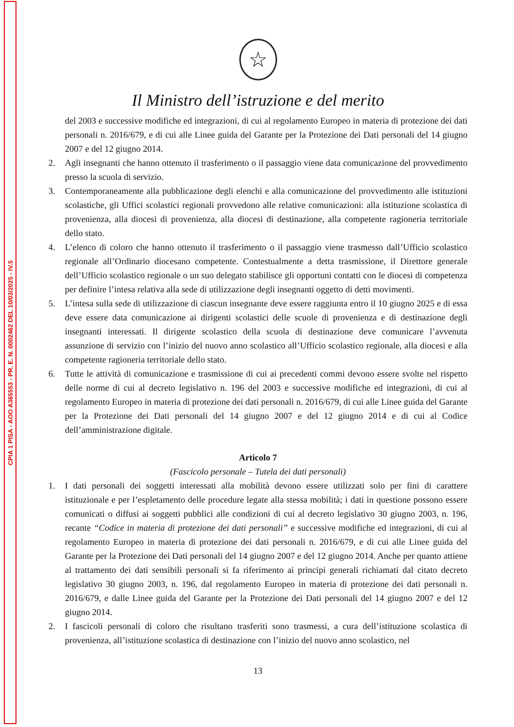CPIA 1 PISA - AOO A365553 - PR. E. N. 0002462 DEL 10/03/2025 - IV.5
☆
Il Ministro dell’istruzione e del merito
del 2003 e successive modifiche ed integrazioni, di cui al regolamento Europeo in materia di protezione dei dati personali n. 2016/679, e di cui alle Linee guida del Garante per la Protezione dei Dati personali del 14 giugno 2007 e del 12 giugno 2014.
2. Agli insegnanti che hanno ottenuto il trasferimento o il passaggio viene data comunicazione del provvedimento presso la scuola di servizio.
3. Contemporaneamente alla pubblicazione degli elenchi e alla comunicazione del provvedimento alle istituzioni scolastiche, gli Uffici scolastici regionali provvedono alle relative comunicazioni: alla istituzione scolastica di provenienza, alla diocesi di provenienza, alla diocesi di destinazione, alla competente ragioneria territoriale dello stato.
4. L’elenco di coloro che hanno ottenuto il trasferimento o il passaggio viene trasmesso dall’Ufficio scolastico regionale all’Ordinario diocesano competente. Contestualmente a detta trasmissione, il Direttore generale dell’Ufficio scolastico regionale o un suo delegato stabilisce gli opportuni contatti con le diocesi di competenza per definire l’intesa relativa alla sede di utilizzazione degli insegnanti oggetto di detti movimenti.
5. L’intesa sulla sede di utilizzazione di ciascun insegnante deve essere raggiunta entro il 10 giugno 2025 e di essa deve essere data comunicazione ai dirigenti scolastici delle scuole di provenienza e di destinazione degli insegnanti interessati. Il dirigente scolastico della scuola di destinazione deve comunicare l’avvenuta assunzione di servizio con l’inizio del nuovo anno scolastico all’Ufficio scolastico regionale, alla diocesi e alla competente ragioneria territoriale dello stato.
6. Tutte le attività di comunicazione e trasmissione di cui ai precedenti commi devono essere svolte nel rispetto delle norme di cui al decreto legislativo n. 196 del 2003 e successive modifiche ed integrazioni, di cui al regolamento Europeo in materia di protezione dei dati personali n. 2016/679, di cui alle Linee guida del Garante per la Protezione dei Dati personali del 14 giugno 2007 e del 12 giugno 2014 e di cui al Codice dell’amministrazione digitale.
Articolo 7
(Fascicolo personale – Tutela dei dati personali)
1. I dati personali dei soggetti interessati alla mobilità devono essere utilizzati solo per fini di carattere istituzionale e per l’espletamento delle procedure legate alla stessa mobilità; i dati in questione possono essere comunicati o diffusi ai soggetti pubblici alle condizioni di cui al decreto legislativo 30 giugno 2003, n. 196, recante “Codice in materia di protezione dei dati personali” e successive modifiche ed integrazioni, di cui al regolamento Europeo in materia di protezione dei dati personali n. 2016/679, e di cui alle Linee guida del Garante per la Protezione dei Dati personali del 14 giugno 2007 e del 12 giugno 2014. Anche per quanto attiene al trattamento dei dati sensibili personali si fa riferimento ai principi generali richiamati dal citato decreto legislativo 30 giugno 2003, n. 196, dal regolamento Europeo in materia di protezione dei dati personali n. 2016/679, e dalle Linee guida del Garante per la Protezione dei Dati personali del 14 giugno 2007 e del 12 giugno 2014.
2. I fascicoli personali di coloro che risultano trasferiti sono trasmessi, a cura dell’istituzione scolastica di provenienza, all’istituzione scolastica di destinazione con l’inizio del nuovo anno scolastico, nel
13